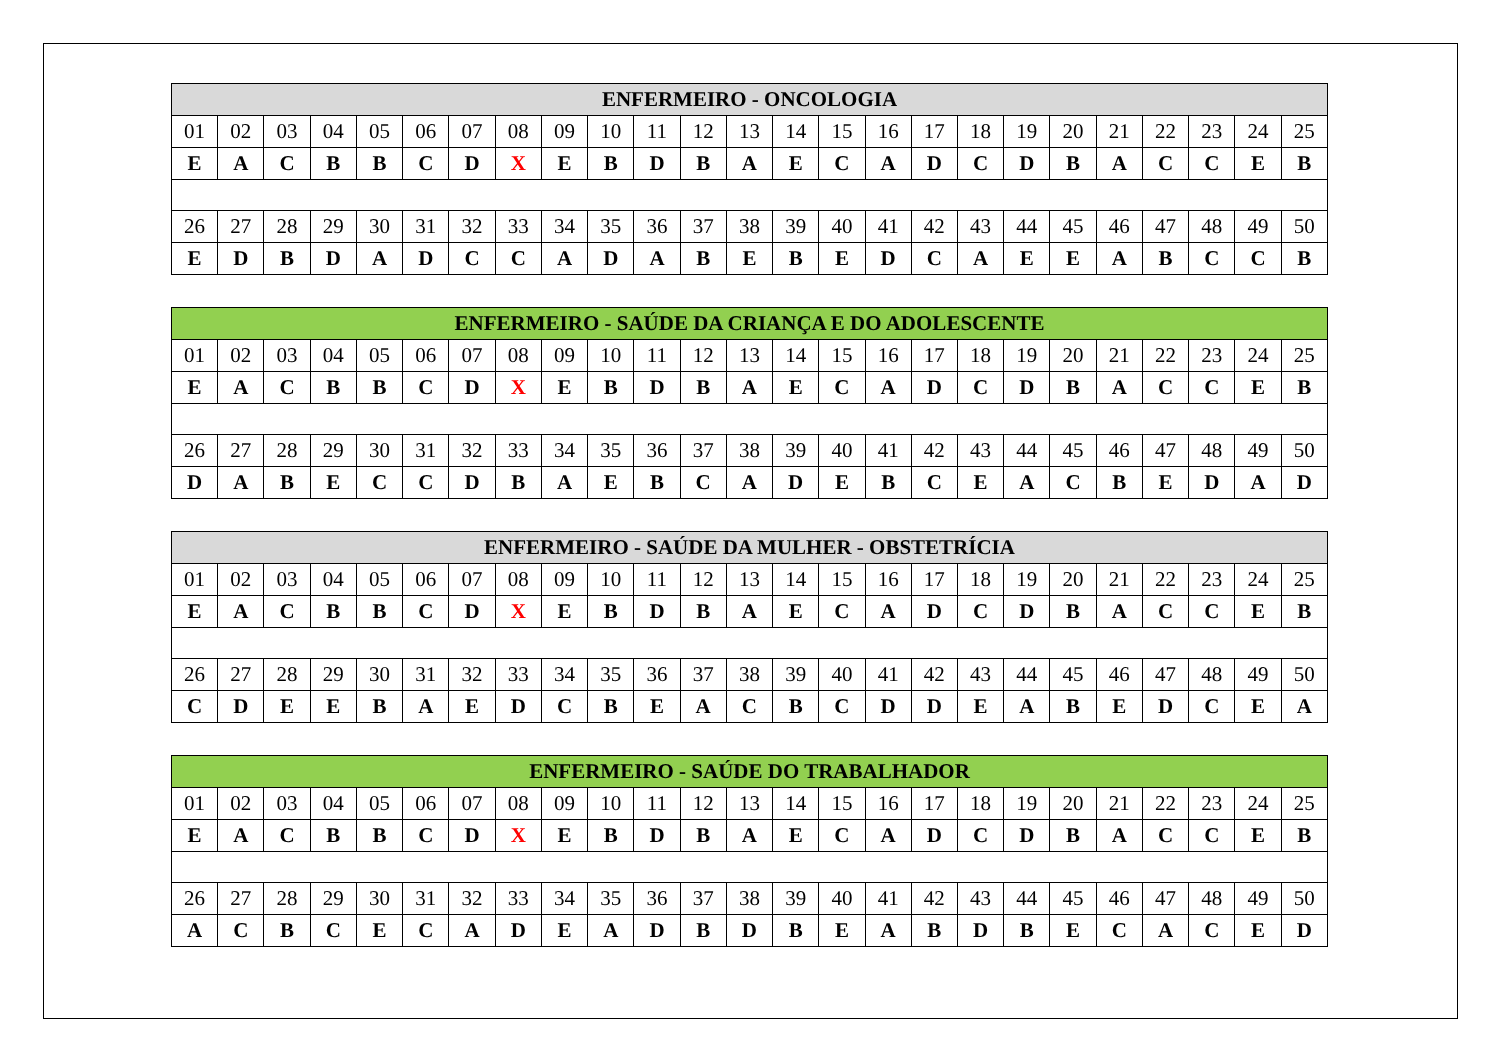| ENFERMEIRO - ONCOLOGIA | | | | | | | | | | | | | | | | | | | | | | | | |
| --- | --- | --- | --- | --- | --- | --- | --- | --- | --- | --- | --- | --- | --- | --- | --- | --- | --- | --- | --- | --- | --- | --- | --- | --- |
| 01 | 02 | 03 | 04 | 05 | 06 | 07 | 08 | 09 | 10 | 11 | 12 | 13 | 14 | 15 | 16 | 17 | 18 | 19 | 20 | 21 | 22 | 23 | 24 | 25 |
| E | A | C | B | B | C | D | X | E | B | D | B | A | E | C | A | D | C | D | B | A | C | C | E | B |
| 26 | 27 | 28 | 29 | 30 | 31 | 32 | 33 | 34 | 35 | 36 | 37 | 38 | 39 | 40 | 41 | 42 | 43 | 44 | 45 | 46 | 47 | 48 | 49 | 50 |
| E | D | B | D | A | D | C | C | A | D | A | B | E | B | E | D | C | A | E | E | A | B | C | C | B |
| ENFERMEIRO - SAÚDE DA CRIANÇA E DO ADOLESCENTE | | | | | | | | | | | | | | | | | | | | | | | | |
| --- | --- | --- | --- | --- | --- | --- | --- | --- | --- | --- | --- | --- | --- | --- | --- | --- | --- | --- | --- | --- | --- | --- | --- | --- |
| 01 | 02 | 03 | 04 | 05 | 06 | 07 | 08 | 09 | 10 | 11 | 12 | 13 | 14 | 15 | 16 | 17 | 18 | 19 | 20 | 21 | 22 | 23 | 24 | 25 |
| E | A | C | B | B | C | D | X | E | B | D | B | A | E | C | A | D | C | D | B | A | C | C | E | B |
| 26 | 27 | 28 | 29 | 30 | 31 | 32 | 33 | 34 | 35 | 36 | 37 | 38 | 39 | 40 | 41 | 42 | 43 | 44 | 45 | 46 | 47 | 48 | 49 | 50 |
| D | A | B | E | C | C | D | B | A | E | B | C | A | D | E | B | C | E | A | C | B | E | D | A | D |
| ENFERMEIRO - SAÚDE DA MULHER - OBSTETRÍCIA | | | | | | | | | | | | | | | | | | | | | | | | |
| --- | --- | --- | --- | --- | --- | --- | --- | --- | --- | --- | --- | --- | --- | --- | --- | --- | --- | --- | --- | --- | --- | --- | --- | --- |
| 01 | 02 | 03 | 04 | 05 | 06 | 07 | 08 | 09 | 10 | 11 | 12 | 13 | 14 | 15 | 16 | 17 | 18 | 19 | 20 | 21 | 22 | 23 | 24 | 25 |
| E | A | C | B | B | C | D | X | E | B | D | B | A | E | C | A | D | C | D | B | A | C | C | E | B |
| 26 | 27 | 28 | 29 | 30 | 31 | 32 | 33 | 34 | 35 | 36 | 37 | 38 | 39 | 40 | 41 | 42 | 43 | 44 | 45 | 46 | 47 | 48 | 49 | 50 |
| C | D | E | E | B | A | E | D | C | B | E | A | C | B | C | D | D | E | A | B | E | D | C | E | A |
| ENFERMEIRO - SAÚDE DO TRABALHADOR | | | | | | | | | | | | | | | | | | | | | | | | |
| --- | --- | --- | --- | --- | --- | --- | --- | --- | --- | --- | --- | --- | --- | --- | --- | --- | --- | --- | --- | --- | --- | --- | --- | --- |
| 01 | 02 | 03 | 04 | 05 | 06 | 07 | 08 | 09 | 10 | 11 | 12 | 13 | 14 | 15 | 16 | 17 | 18 | 19 | 20 | 21 | 22 | 23 | 24 | 25 |
| E | A | C | B | B | C | D | X | E | B | D | B | A | E | C | A | D | C | D | B | A | C | C | E | B |
| 26 | 27 | 28 | 29 | 30 | 31 | 32 | 33 | 34 | 35 | 36 | 37 | 38 | 39 | 40 | 41 | 42 | 43 | 44 | 45 | 46 | 47 | 48 | 49 | 50 |
| A | C | B | C | E | C | A | D | E | A | D | B | D | B | E | A | B | D | B | E | C | A | C | E | D |